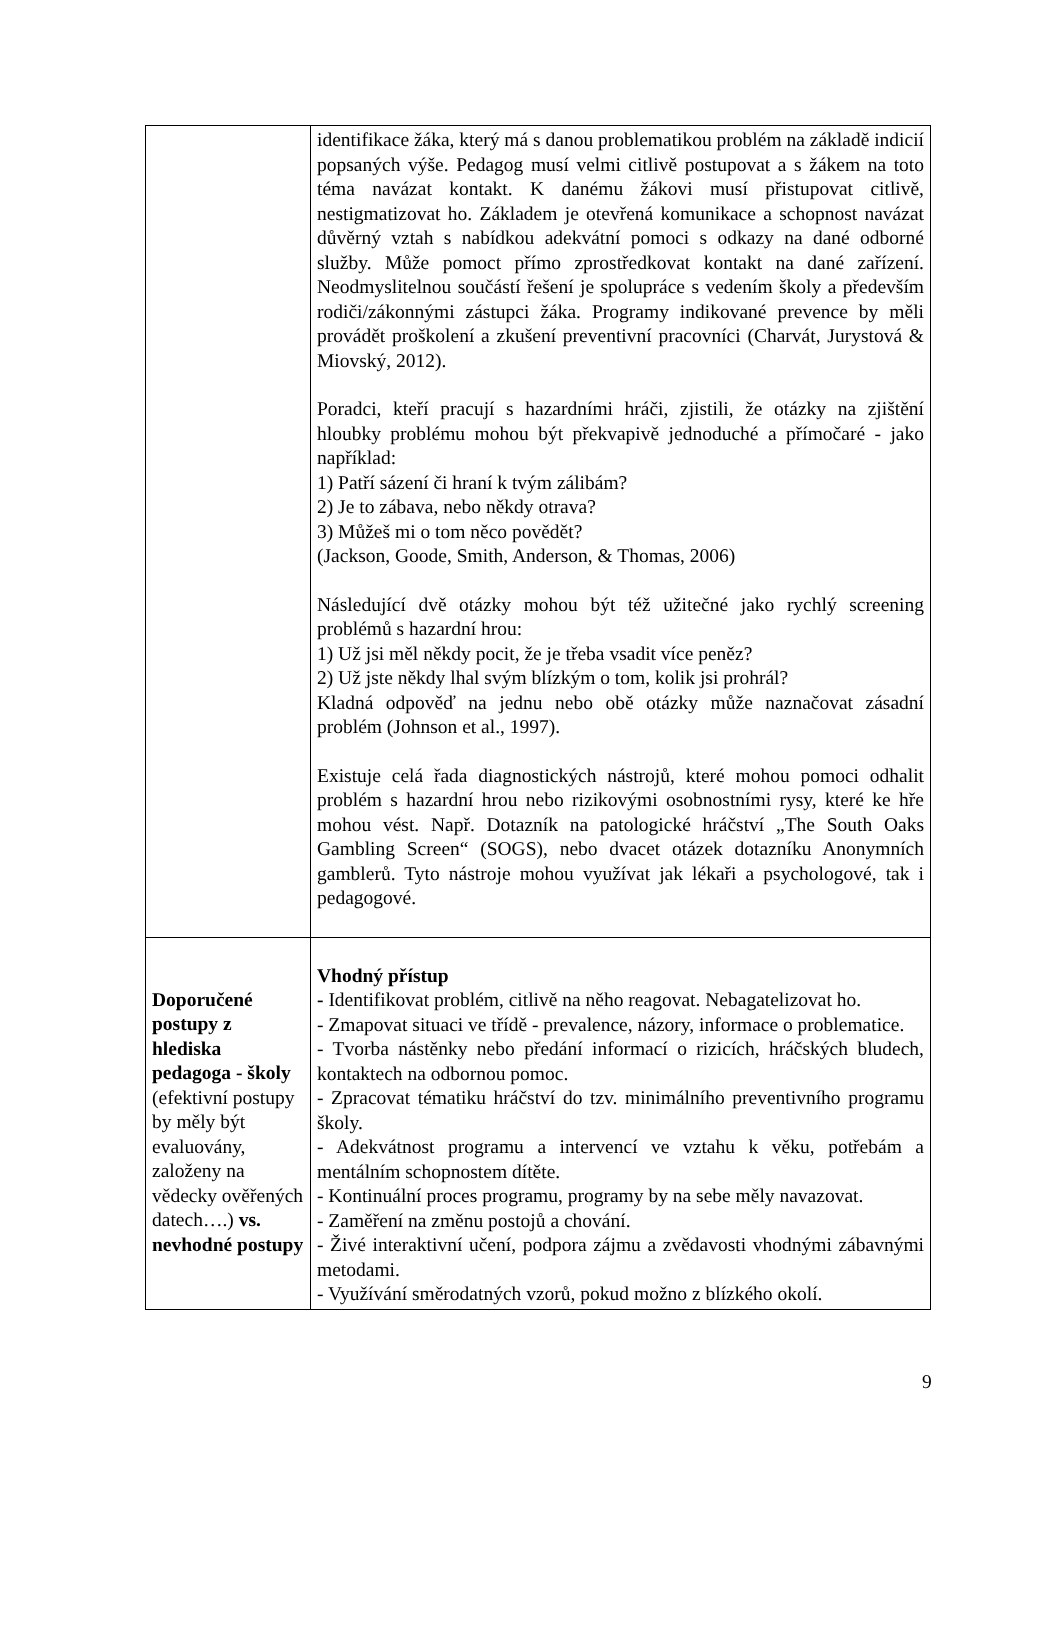| | identifikace žáka, který má s danou problematikou problém na základě indicií popsaných výše. Pedagog musí velmi citlivě postupovat a s žákem na toto téma navázat kontakt. K danému žákovi musí přistupovat citlivě, nestigmatizovat ho. Základem je otevřená komunikace a schopnost navázat důvěrný vztah s nabídkou adekvátní pomoci s odkazy na dané odborné služby. Může pomoct přímo zprostředkovat kontakt na dané zařízení. Neodmyslitelnou součástí řešení je spolupráce s vedením školy a především rodiči/zákonnými zástupci žáka. Programy indikované prevence by měli provádět proškolení a zkušení preventivní pracovníci (Charvát, Jurystová & Miovský, 2012). Poradci, kteří pracují s hazardními hráči, zjistili, že otázky na zjištění hloubky problému mohou být překvapivě jednoduché a přímočaré - jako například: 1) Patří sázení či hraní k tvým zálibám? 2) Je to zábava, nebo někdy otrava? 3) Můžeš mi o tom něco povědět? (Jackson, Goode, Smith, Anderson, & Thomas, 2006) Následující dvě otázky mohou být též užitečné jako rychlý screening problémů s hazardní hrou: 1) Už jsi měl někdy pocit, že je třeba vsadit více peněz? 2) Už jste někdy lhal svým blízkým o tom, kolik jsi prohrál? Kladná odpověď na jednu nebo obě otázky může naznačovat zásadní problém (Johnson et al., 1997). Existuje celá řada diagnostických nástrojů, které mohou pomoci odhalit problém s hazardní hrou nebo rizikovými osobnostními rysy, které ke hře mohou vést. Např. Dotazník na patologické hráčství „The South Oaks Gambling Screen“ (SOGS), nebo dvacet otázek dotazníku Anonymních gamblerů. Tyto nástroje mohou využívat jak lékaři a psychologové, tak i pedagogové. |
| Doporučené postupy z hlediska pedagoga - školy (efektivní postupy by měly být evaluovány, založeny na vědecky ověřených datech….) vs. nevhodné postupy | Vhodný přístup - Identifikovat problém, citlivě na něho reagovat. Nebagatelizovat ho. - Zmapovat situaci ve třídě - prevalence, názory, informace o problematice. - Tvorba nástěnky nebo předání informací o rizicích, hráčských bludech, kontaktech na odbornou pomoc. - Zpracovat tématiku hráčství do tzv. minimálního preventivního programu školy. - Adekvátnost programu a intervencí ve vztahu k věku, potřebám a mentálním schopnostem dítěte. - Kontinuální proces programu, programy by na sebe měly navazovat. - Zaměření na změnu postojů a chování. - Živé interaktivní učení, podpora zájmu a zvědavosti vhodnými zábavnými metodami. - Využívání směrodatných vzorů, pokud možno z blízkého okolí. |
9